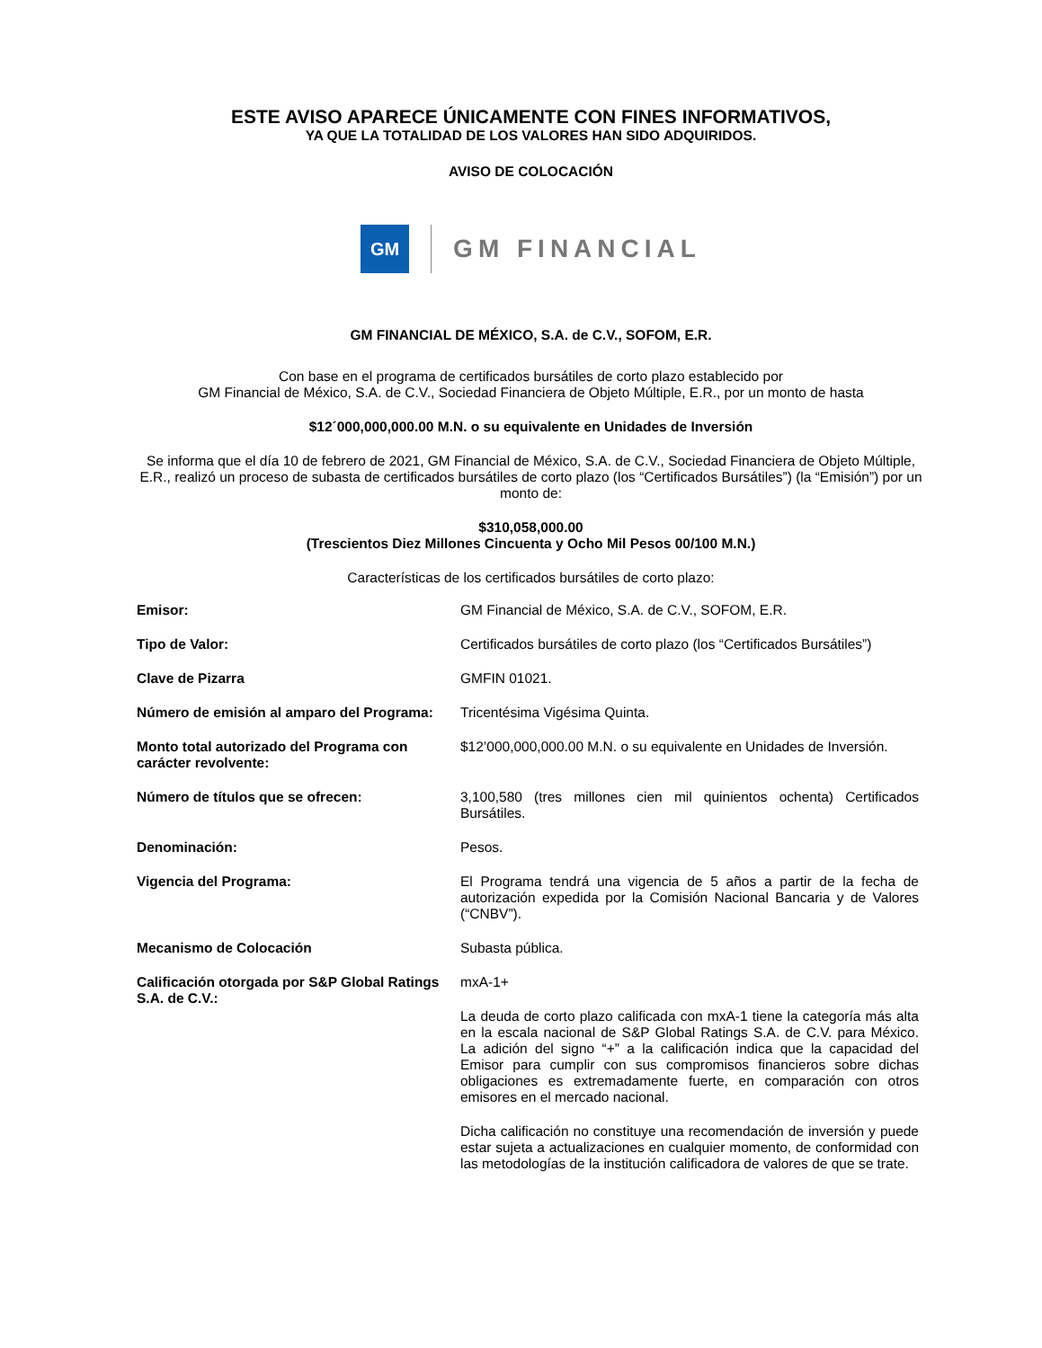ESTE AVISO APARECE ÚNICAMENTE CON FINES INFORMATIVOS,
YA QUE LA TOTALIDAD DE LOS VALORES HAN SIDO ADQUIRIDOS.
AVISO DE COLOCACIÓN
GM
GM FINANCIAL
GM FINANCIAL DE MÉXICO, S.A. de C.V., SOFOM, E.R.
Con base en el programa de certificados bursátiles de corto plazo establecido por
GM Financial de México, S.A. de C.V., Sociedad Financiera de Objeto Múltiple, E.R., por un monto de hasta
$12´000,000,000.00 M.N. o su equivalente en Unidades de Inversión
Se informa que el día 10 de febrero de 2021, GM Financial de México, S.A. de C.V., Sociedad Financiera de Objeto Múltiple, E.R., realizó un proceso de subasta de certificados bursátiles de corto plazo (los “Certificados Bursátiles”) (la “Emisión”) por un monto de:
$310,058,000.00
(Trescientos Diez Millones Cincuenta y Ocho Mil Pesos 00/100 M.N.)
Características de los certificados bursátiles de corto plazo:
| Emisor: | GM Financial de México, S.A. de C.V., SOFOM, E.R. |
| Tipo de Valor: | Certificados bursátiles de corto plazo (los “Certificados Bursátiles”) |
| Clave de Pizarra | GMFIN 01021. |
| Número de emisión al amparo del Programa: | Tricentésima Vigésima Quinta. |
| Monto total autorizado del Programa con carácter revolvente: | $12’000,000,000.00 M.N. o su equivalente en Unidades de Inversión. |
| Número de títulos que se ofrecen: | 3,100,580 (tres millones cien mil quinientos ochenta) Certificados Bursátiles. |
| Denominación: | Pesos. |
| Vigencia del Programa: | El Programa tendrá una vigencia de 5 años a partir de la fecha de autorización expedida por la Comisión Nacional Bancaria y de Valores (“CNBV”). |
| Mecanismo de Colocación | Subasta pública. |
| Calificación otorgada por S&P Global Ratings S.A. de C.V.: | mxA-1+ La deuda de corto plazo calificada con mxA-1 tiene la categoría más alta en la escala nacional de S&P Global Ratings S.A. de C.V. para México. La adición del signo “+” a la calificación indica que la capacidad del Emisor para cumplir con sus compromisos financieros sobre dichas obligaciones es extremadamente fuerte, en comparación con otros emisores en el mercado nacional. Dicha calificación no constituye una recomendación de inversión y puede estar sujeta a actualizaciones en cualquier momento, de conformidad con las metodologías de la institución calificadora de valores de que se trate. |